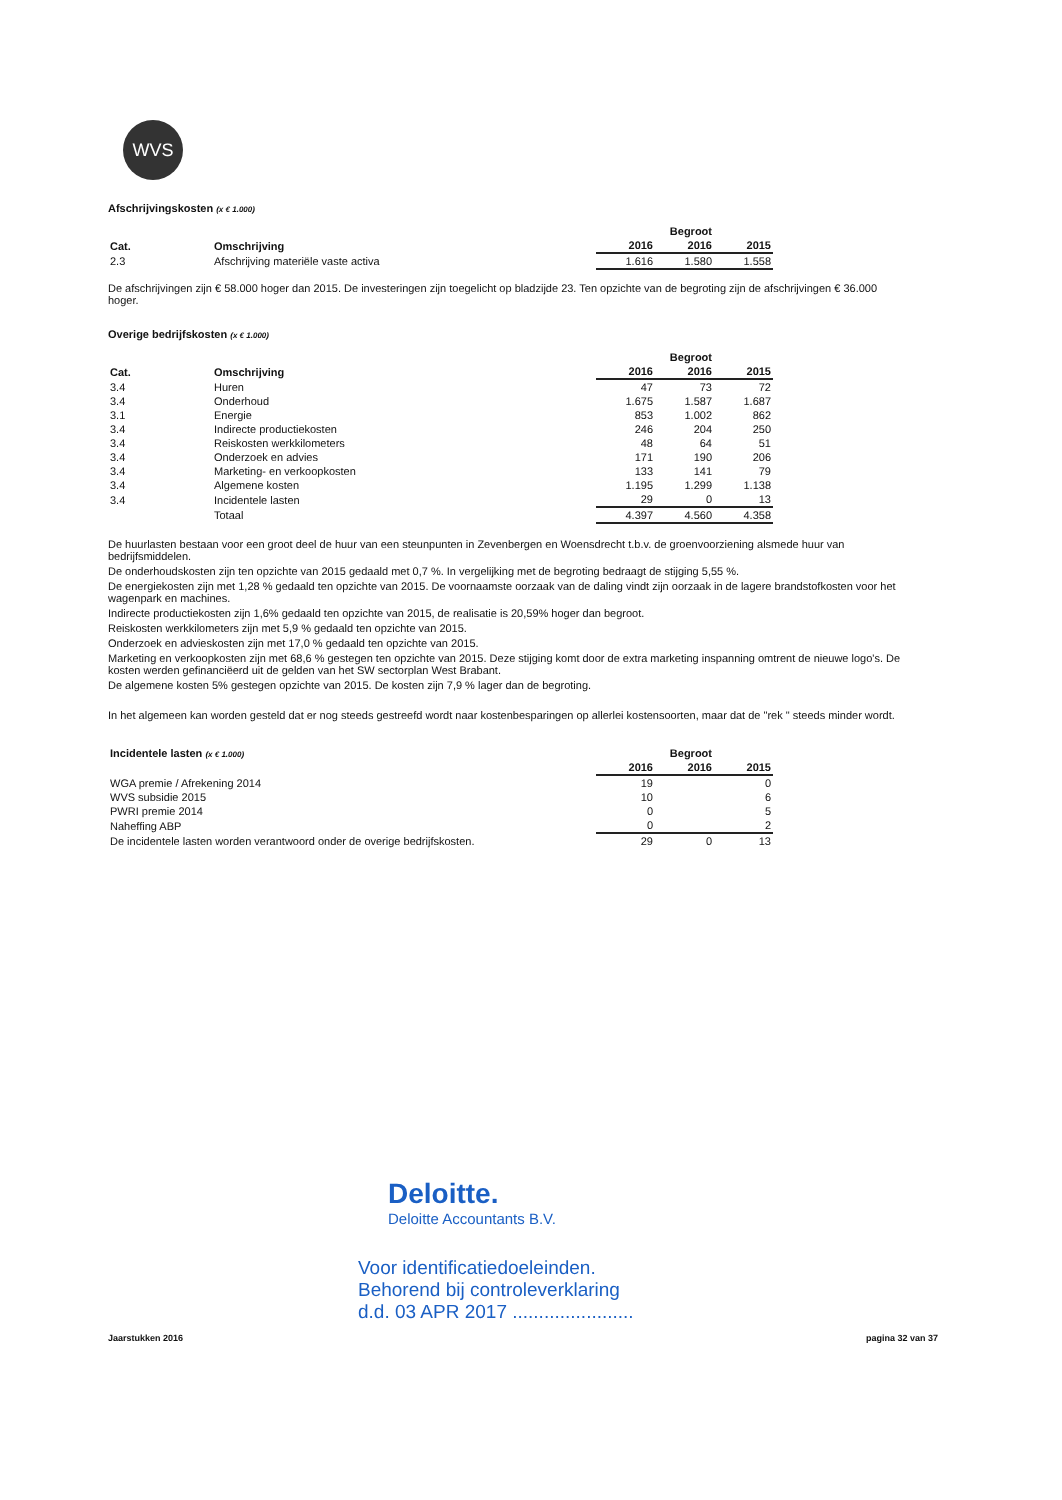WVS
Afschrijvingskosten (x € 1.000)
| | | | | Begroot | |
| --- | --- | --- | --- | --- | --- |
| Cat. | Omschrijving | | 2016 | 2016 | 2015 |
| 2.3 | Afschrijving materiële vaste activa | | 1.616 | 1.580 | 1.558 |
De afschrijvingen zijn € 58.000 hoger dan 2015. De investeringen zijn toegelicht op bladzijde 23. Ten opzichte van de begroting zijn de afschrijvingen € 36.000 hoger.
Overige bedrijfskosten (x € 1.000)
| | | | | Begroot | |
| --- | --- | --- | --- | --- | --- |
| Cat. | Omschrijving | | 2016 | 2016 | 2015 |
| 3.4 | Huren | | 47 | 73 | 72 |
| 3.4 | Onderhoud | | 1.675 | 1.587 | 1.687 |
| 3.1 | Energie | | 853 | 1.002 | 862 |
| 3.4 | Indirecte productiekosten | | 246 | 204 | 250 |
| 3.4 | Reiskosten werkkilometers | | 48 | 64 | 51 |
| 3.4 | Onderzoek en advies | | 171 | 190 | 206 |
| 3.4 | Marketing- en verkoopkosten | | 133 | 141 | 79 |
| 3.4 | Algemene kosten | | 1.195 | 1.299 | 1.138 |
| 3.4 | Incidentele lasten | | 29 | 0 | 13 |
| | Totaal | | 4.397 | 4.560 | 4.358 |
De huurlasten bestaan voor een groot deel de huur van een steunpunten in Zevenbergen en Woensdrecht t.b.v. de groenvoorziening alsmede huur van bedrijfsmiddelen.
De onderhoudskosten zijn ten opzichte van 2015 gedaald met 0,7 %. In vergelijking met de begroting bedraagt de stijging 5,55 %.
De energiekosten zijn met 1,28 % gedaald ten opzichte van 2015. De voornaamste oorzaak van de daling vindt zijn oorzaak in de lagere brandstofkosten voor het wagenpark en machines.
Indirecte productiekosten zijn 1,6% gedaald ten opzichte van 2015, de realisatie is 20,59% hoger dan begroot.
Reiskosten werkkilometers zijn met 5,9 % gedaald ten opzichte van 2015.
Onderzoek en advieskosten zijn met 17,0 % gedaald ten opzichte van 2015.
Marketing en verkoopkosten zijn met 68,6 % gestegen ten opzichte van 2015. Deze stijging komt door de extra marketing inspanning omtrent de nieuwe logo's. De kosten werden gefinanciëerd uit de gelden van het SW sectorplan West Brabant.
De algemene kosten 5% gestegen opzichte van 2015. De kosten zijn 7,9 % lager dan de begroting.
In het algemeen kan worden gesteld dat er nog steeds gestreefd wordt naar kostenbesparingen op allerlei kostensoorten, maar dat de "rek " steeds minder wordt.
| Incidentele lasten (x € 1.000) | | | Begroot | |
| --- | --- | --- | --- | --- |
| | | 2016 | 2016 | 2015 |
| WGA premie / Afrekening 2014 | | 19 | | 0 |
| WVS subsidie 2015 | | 10 | | 6 |
| PWRI premie 2014 | | 0 | | 5 |
| Naheffing ABP | | 0 | | 2 |
| De incidentele lasten worden verantwoord onder de overige bedrijfskosten. | | 29 | 0 | 13 |
Deloitte.
Deloitte Accountants B.V.
Voor identificatiedoeleinden.
Behorend bij controleverklaring
d.d. 03 APR 2017 .......................
Jaarstukken 2016 pagina 32 van 37